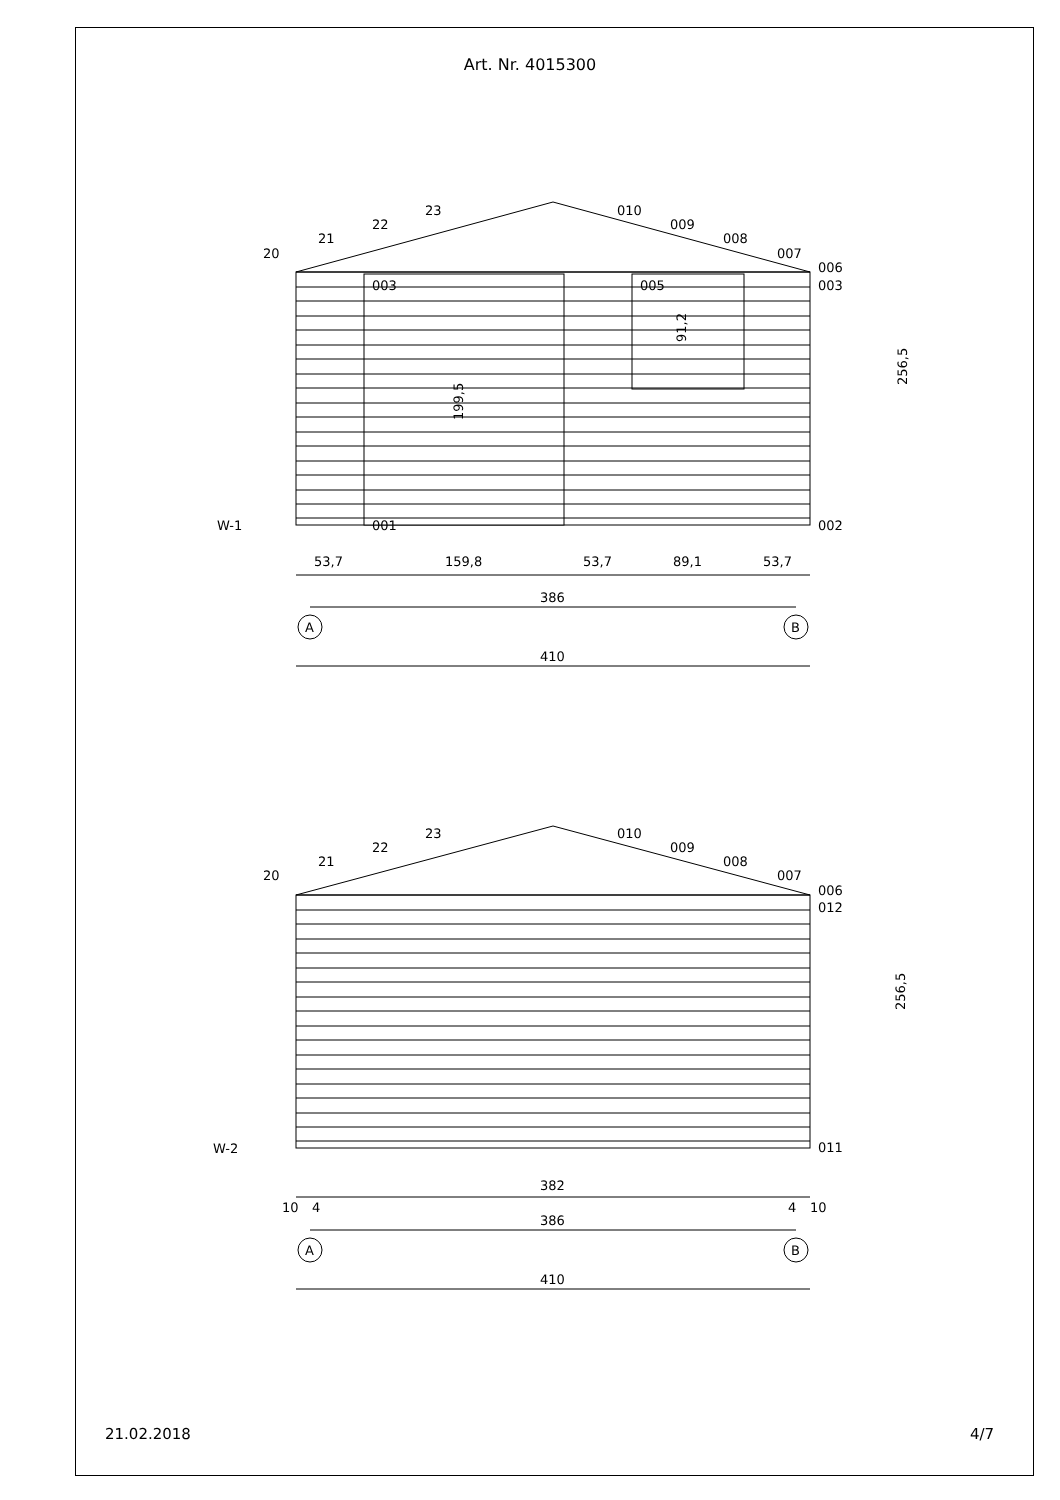Art. Nr. 4015300
20
21
22
23
010
009
008
007
006
W-1
256,5
199,5
91,2
53,7
159,8
53,7
89,1
53,7
386
410
A
B
003
005
003
001
002
20
21
22
23
010
009
008
007
006
012
011
W-2
256,5
382
10
4
4
10
386
410
A
B
21.02.2018 4/7